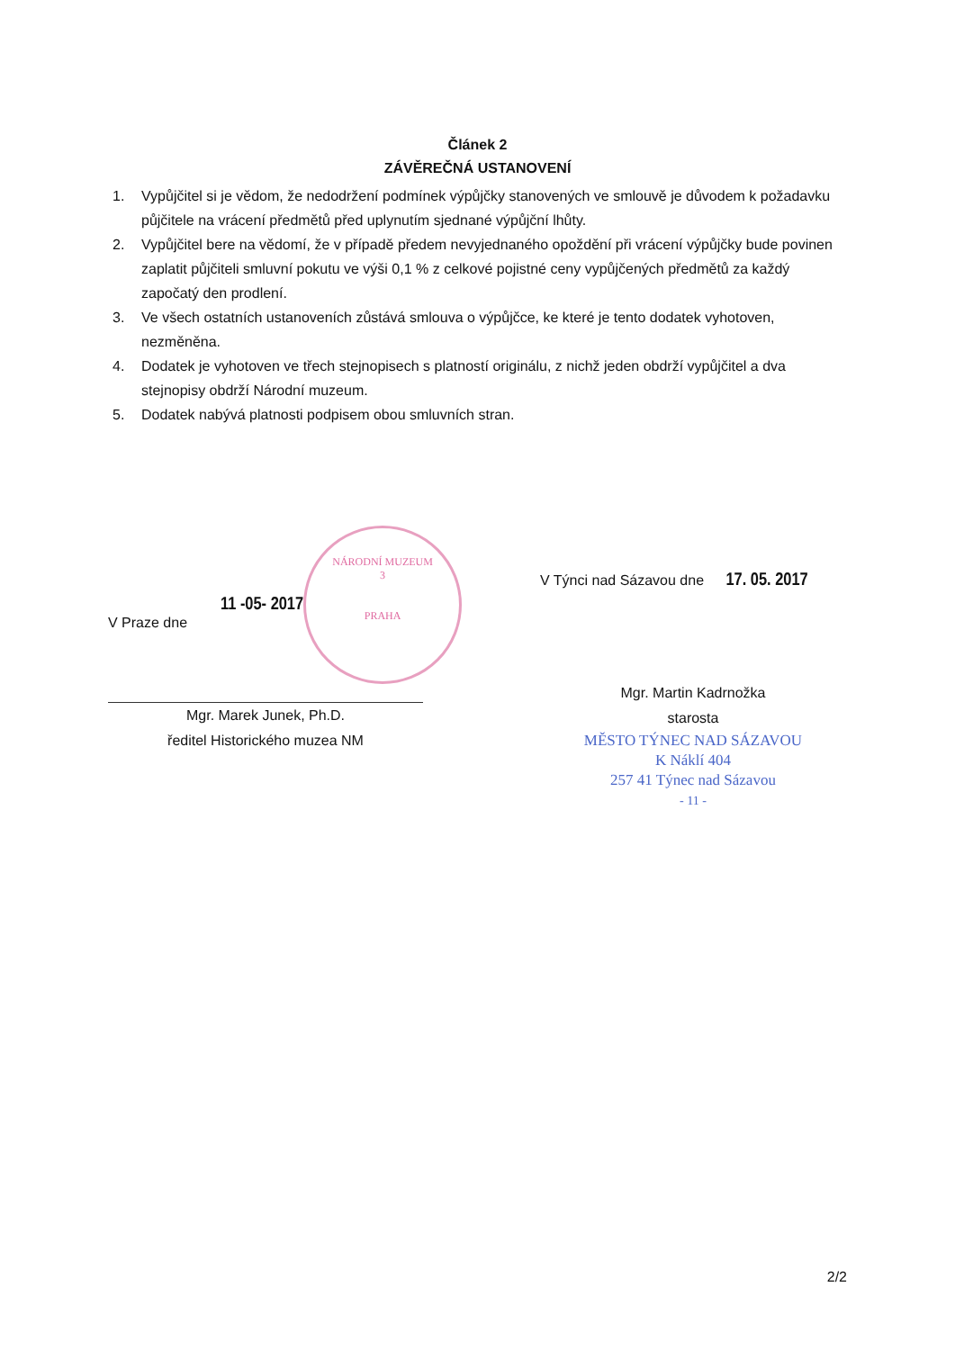Článek 2
ZÁVĚREČNÁ USTANOVENÍ
1. Vypůjčitel si je vědom, že nedodržení podmínek výpůjčky stanovených ve smlouvě je důvodem k požadavku půjčitele na vrácení předmětů před uplynutím sjednané výpůjční lhůty.
2. Vypůjčitel bere na vědomí, že v případě předem nevyjednaného opoždění při vrácení výpůjčky bude povinen zaplatit půjčiteli smluvní pokutu ve výši 0,1 % z celkové pojistné ceny vypůjčených předmětů za každý započatý den prodlení.
3. Ve všech ostatních ustanoveních zůstává smlouva o výpůjčce, ke které je tento dodatek vyhotoven, nezměněna.
4. Dodatek je vyhotoven ve třech stejnopisech s platností originálu, z nichž jeden obdrží vypůjčitel a dva stejnopisy obdrží Národní muzeum.
5. Dodatek nabývá platnosti podpisem obou smluvních stran.
V Praze dne
11 -05- 2017
NÁRODNÍ MUZEUM
3
PRAHA
Mgr. Marek Junek, Ph.D.
ředitel Historického muzea NM
V Týnci nad Sázavou dne 17. 05. 2017
Mgr. Martin Kadrnožka
starosta
MĚSTO TÝNEC NAD SÁZAVOU
K Náklí 404
257 41 Týnec nad Sázavou
- 11 -
2/2